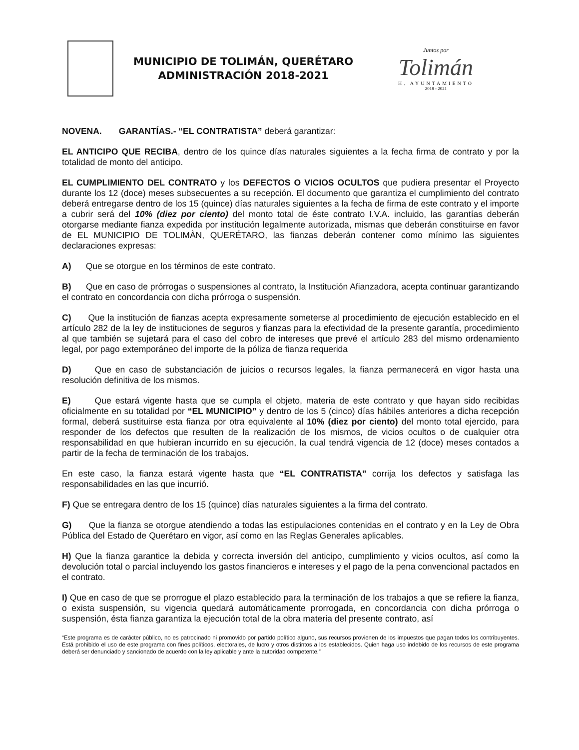MUNICIPIO DE TOLIMÁN, QUERÉTARO
ADMINISTRACIÓN 2018-2021
Juntos por
Tolimán
H. AYUNTAMIENTO
2018 - 2021
NOVENA. GARANTÍAS.- “EL CONTRATISTA” deberá garantizar:
EL ANTICIPO QUE RECIBA, dentro de los quince días naturales siguientes a la fecha firma de contrato y por la totalidad de monto del anticipo.
EL CUMPLIMIENTO DEL CONTRATO y los DEFECTOS O VICIOS OCULTOS que pudiera presentar el Proyecto durante los 12 (doce) meses subsecuentes a su recepción. El documento que garantiza el cumplimiento del contrato deberá entregarse dentro de los 15 (quince) días naturales siguientes a la fecha de firma de este contrato y el importe a cubrir será del 10% (diez por ciento) del monto total de éste contrato I.V.A. incluido, las garantías deberán otorgarse mediante fianza expedida por institución legalmente autorizada, mismas que deberán constituirse en favor de EL MUNICIPIO DE TOLIMÀN, QUERÉTARO, las fianzas deberán contener como mínimo las siguientes declaraciones expresas:
A) Que se otorgue en los términos de este contrato.
B) Que en caso de prórrogas o suspensiones al contrato, la Institución Afianzadora, acepta continuar garantizando el contrato en concordancia con dicha prórroga o suspensión.
C) Que la institución de fianzas acepta expresamente someterse al procedimiento de ejecución establecido en el artículo 282 de la ley de instituciones de seguros y fianzas para la efectividad de la presente garantía, procedimiento al que también se sujetará para el caso del cobro de intereses que prevé el artículo 283 del mismo ordenamiento legal, por pago extemporáneo del importe de la póliza de fianza requerida
D) Que en caso de substanciación de juicios o recursos legales, la fianza permanecerá en vigor hasta una resolución definitiva de los mismos.
E) Que estará vigente hasta que se cumpla el objeto, materia de este contrato y que hayan sido recibidas oficialmente en su totalidad por “EL MUNICIPIO” y dentro de los 5 (cinco) días hábiles anteriores a dicha recepción formal, deberá sustituirse esta fianza por otra equivalente al 10% (diez por ciento) del monto total ejercido, para responder de los defectos que resulten de la realización de los mismos, de vicios ocultos o de cualquier otra responsabilidad en que hubieran incurrido en su ejecución, la cual tendrá vigencia de 12 (doce) meses contados a partir de la fecha de terminación de los trabajos.
En este caso, la fianza estará vigente hasta que “EL CONTRATISTA” corrija los defectos y satisfaga las responsabilidades en las que incurrió.
F) Que se entregara dentro de los 15 (quince) días naturales siguientes a la firma del contrato.
G) Que la fianza se otorgue atendiendo a todas las estipulaciones contenidas en el contrato y en la Ley de Obra Pública del Estado de Querétaro en vigor, así como en las Reglas Generales aplicables.
H) Que la fianza garantice la debida y correcta inversión del anticipo, cumplimiento y vicios ocultos, así como la devolución total o parcial incluyendo los gastos financieros e intereses y el pago de la pena convencional pactados en el contrato.
I) Que en caso de que se prorrogue el plazo establecido para la terminación de los trabajos a que se refiere la fianza, o exista suspensión, su vigencia quedará automáticamente prorrogada, en concordancia con dicha prórroga o suspensión, ésta fianza garantiza la ejecución total de la obra materia del presente contrato, así
“Este programa es de carácter público, no es patrocinado ni promovido por partido político alguno, sus recursos provienen de los impuestos que pagan todos los contribuyentes. Está prohibido el uso de este programa con fines políticos, electorales, de lucro y otros distintos a los establecidos. Quien haga uso indebido de los recursos de este programa deberá ser denunciado y sancionado de acuerdo con la ley aplicable y ante la autoridad competente.”